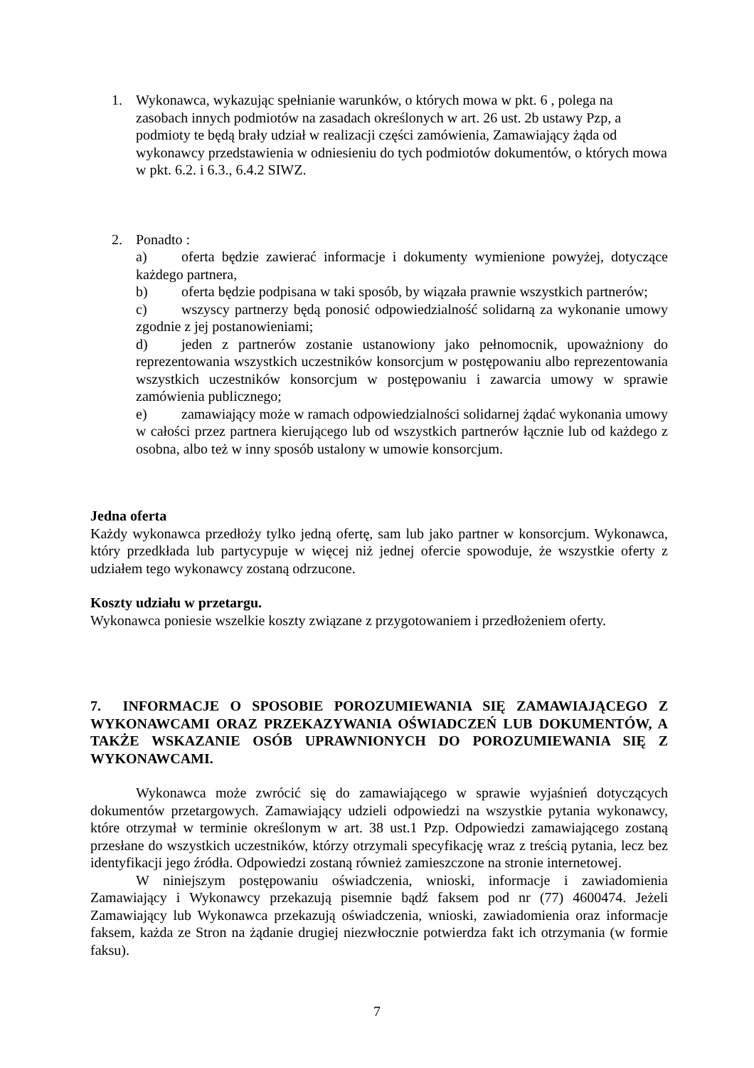1. Wykonawca, wykazując spełnianie warunków, o których mowa w pkt. 6 , polega na zasobach innych podmiotów na zasadach określonych w art. 26 ust. 2b ustawy Pzp, a podmioty te będą brały udział w realizacji części zamówienia, Zamawiający żąda od wykonawcy przedstawienia w odniesieniu do tych podmiotów dokumentów, o których mowa w pkt. 6.2. i 6.3., 6.4.2 SIWZ.
2. Ponadto :
a) oferta będzie zawierać informacje i dokumenty wymienione powyżej, dotyczące każdego partnera,
b) oferta będzie podpisana w taki sposób, by wiązała prawnie wszystkich partnerów;
c) wszyscy partnerzy będą ponosić odpowiedzialność solidarną za wykonanie umowy zgodnie z jej postanowieniami;
d) jeden z partnerów zostanie ustanowiony jako pełnomocnik, upoważniony do reprezentowania wszystkich uczestników konsorcjum w postępowaniu albo reprezentowania wszystkich uczestników konsorcjum w postępowaniu i zawarcia umowy w sprawie zamówienia publicznego;
e) zamawiający może w ramach odpowiedzialności solidarnej żądać wykonania umowy w całości przez partnera kierującego lub od wszystkich partnerów łącznie lub od każdego z osobna, albo też w inny sposób ustalony w umowie konsorcjum.
Jedna oferta
Każdy wykonawca przedłoży tylko jedną ofertę, sam lub jako partner w konsorcjum. Wykonawca, który przedkłada lub partycypuje w więcej niż jednej ofercie spowoduje, że wszystkie oferty z udziałem tego wykonawcy zostaną odrzucone.
Koszty udziału w przetargu.
Wykonawca poniesie wszelkie koszty związane z przygotowaniem i przedłożeniem oferty.
7. INFORMACJE O SPOSOBIE POROZUMIEWANIA SIĘ ZAMAWIAJĄCEGO Z WYKONAWCAMI ORAZ PRZEKAZYWANIA OŚWIADCZEŃ LUB DOKUMENTÓW, A TAKŻE WSKAZANIE OSÓB UPRAWNIONYCH DO POROZUMIEWANIA SIĘ Z WYKONAWCAMI.
Wykonawca może zwrócić się do zamawiającego w sprawie wyjaśnień dotyczących dokumentów przetargowych. Zamawiający udzieli odpowiedzi na wszystkie pytania wykonawcy, które otrzymał w terminie określonym w art. 38 ust.1 Pzp. Odpowiedzi zamawiającego zostaną przesłane do wszystkich uczestników, którzy otrzymali specyfikację wraz z treścią pytania, lecz bez identyfikacji jego źródła. Odpowiedzi zostaną również zamieszczone na stronie internetowej.
W niniejszym postępowaniu oświadczenia, wnioski, informacje i zawiadomienia Zamawiający i Wykonawcy przekazują pisemnie bądź faksem pod nr (77) 4600474. Jeżeli Zamawiający lub Wykonawca przekazują oświadczenia, wnioski, zawiadomienia oraz informacje faksem, każda ze Stron na żądanie drugiej niezwłocznie potwierdza fakt ich otrzymania (w formie faksu).
7